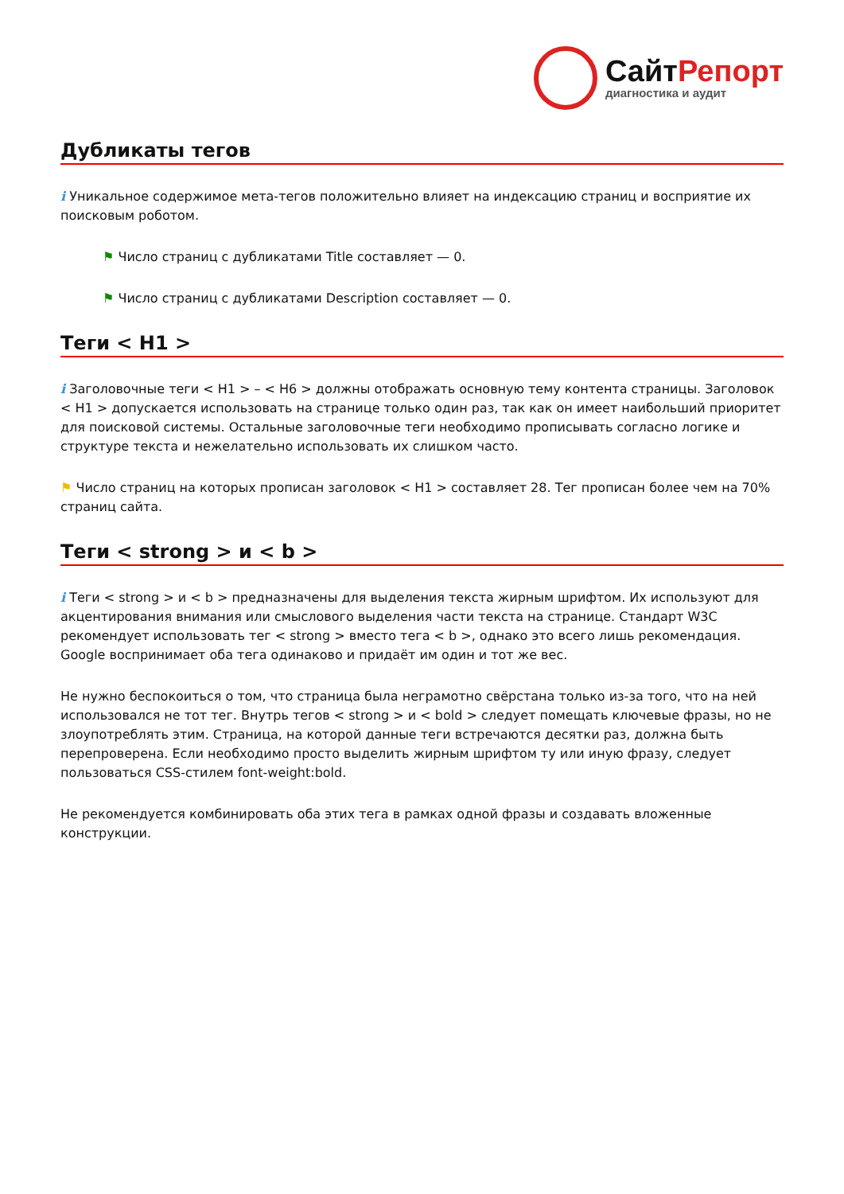СайтРепорт
диагностика и аудит
Дубликаты тегов
i Уникальное содержимое мета-тегов положительно влияет на индексацию страниц и восприятие их поисковым роботом.
⚑ Число страниц с дубликатами Title составляет — 0.
⚑ Число страниц с дубликатами Description составляет — 0.
Теги < H1 >
i Заголовочные теги < H1 > – < H6 > должны отображать основную тему контента страницы. Заголовок < H1 > допускается использовать на странице только один раз, так как он имеет наибольший приоритет для поисковой системы. Остальные заголовочные теги необходимо прописывать согласно логике и структуре текста и нежелательно использовать их слишком часто.
⚑ Число страниц на которых прописан заголовок < H1 > составляет 28. Тег прописан более чем на 70% страниц сайта.
Теги < strong > и < b >
i Теги < strong > и < b > предназначены для выделения текста жирным шрифтом. Их используют для акцентирования внимания или смыслового выделения части текста на странице. Стандарт W3C рекомендует использовать тег < strong > вместо тега < b >, однако это всего лишь рекомендация. Google воспринимает оба тега одинаково и придаёт им один и тот же вес.
Не нужно беспокоиться о том, что страница была неграмотно свёрстана только из-за того, что на ней использовался не тот тег. Внутрь тегов < strong > и < bold > следует помещать ключевые фразы, но не злоупотреблять этим. Страница, на которой данные теги встречаются десятки раз, должна быть перепроверена. Если необходимо просто выделить жирным шрифтом ту или иную фразу, следует пользоваться CSS-стилем font-weight:bold.
Не рекомендуется комбинировать оба этих тега в рамках одной фразы и создавать вложенные конструкции.